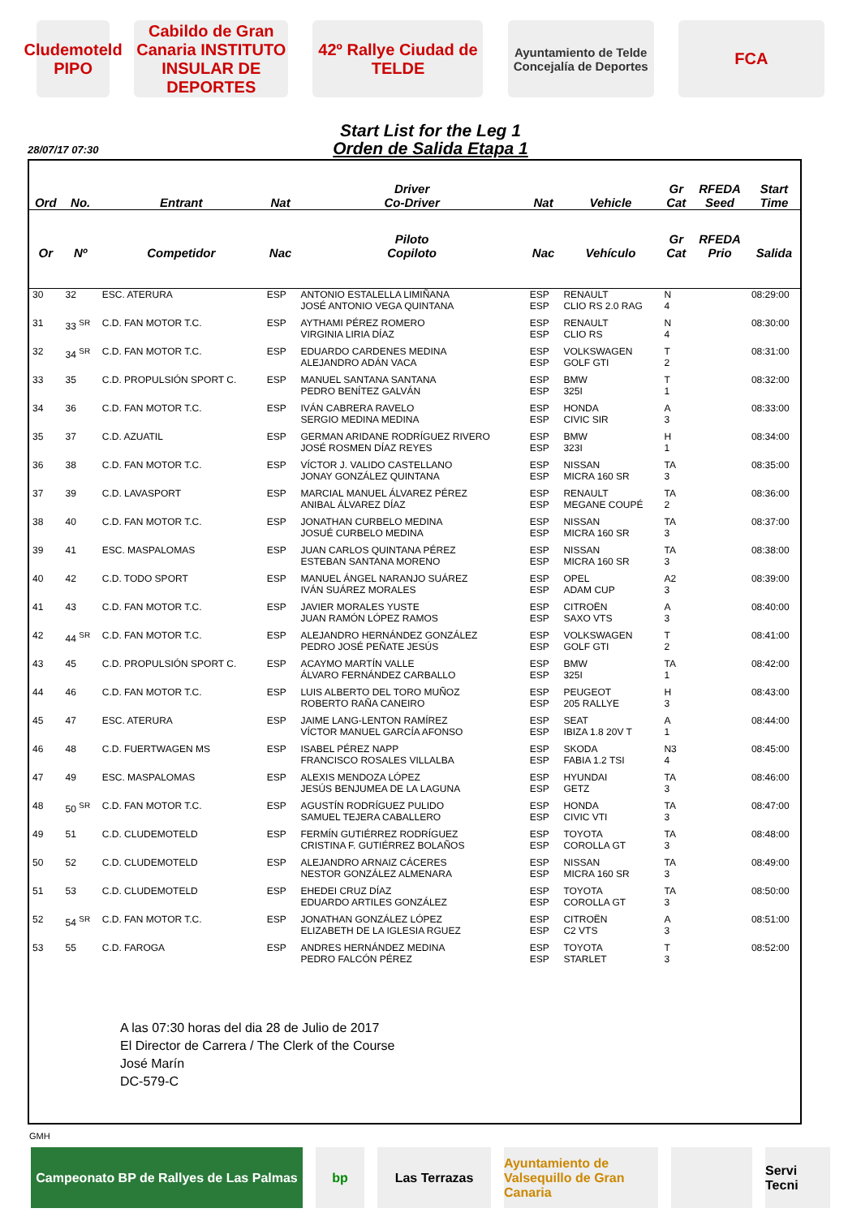Cludemoteld PIPO
Cabildo de Gran Canaria INSTITUTO INSULAR DE DEPORTES
42º Rallye Ciudad de TELDE
Ayuntamiento de Telde
Concejalía de Deportes
FCA
28/07/17 07:30
Start List for the Leg 1
Orden de Salida Etapa 1
| Ord | No. | Entrant | Nat | Driver Co-Driver | Nat | Vehicle | Gr Cat | RFEDA Seed | Start Time |
| --- | --- | --- | --- | --- | --- | --- | --- | --- | --- |
| Or | Nº | Competidor | Nac | Piloto Copiloto | Nac | Vehículo | Gr Cat | RFEDA Prio | Salida |
| 30 | 32 | ESC. ATERURA | ESP | ANTONIO ESTALELLA LIMIÑANA JOSÉ ANTONIO VEGA QUINTANA | ESP ESP | RENAULT CLIO RS 2.0 RAG | N 4 | | 08:29:00 |
| 31 | 33 <sup>SR</sup> | C.D. FAN MOTOR T.C. | ESP | AYTHAMI PÉREZ ROMERO VIRGINIA LIRIA DÍAZ | ESP ESP | RENAULT CLIO RS | N 4 | | 08:30:00 |
| 32 | 34 <sup>SR</sup> | C.D. FAN MOTOR T.C. | ESP | EDUARDO CARDENES MEDINA ALEJANDRO ADÁN VACA | ESP ESP | VOLKSWAGEN GOLF GTI | T 2 | | 08:31:00 |
| 33 | 35 | C.D. PROPULSIÓN SPORT C. | ESP | MANUEL SANTANA SANTANA PEDRO BENÍTEZ GALVÁN | ESP ESP | BMW 325I | T 1 | | 08:32:00 |
| 34 | 36 | C.D. FAN MOTOR T.C. | ESP | IVÁN CABRERA RAVELO SERGIO MEDINA MEDINA | ESP ESP | HONDA CIVIC SIR | A 3 | | 08:33:00 |
| 35 | 37 | C.D. AZUATIL | ESP | GERMAN ARIDANE RODRÍGUEZ RIVERO JOSÉ ROSMEN DÍAZ REYES | ESP ESP | BMW 323I | H 1 | | 08:34:00 |
| 36 | 38 | C.D. FAN MOTOR T.C. | ESP | VÍCTOR J. VALIDO CASTELLANO JONAY GONZÁLEZ QUINTANA | ESP ESP | NISSAN MICRA 160 SR | TA 3 | | 08:35:00 |
| 37 | 39 | C.D. LAVASPORT | ESP | MARCIAL MANUEL ÁLVAREZ PÉREZ ANIBAL ÁLVAREZ DÍAZ | ESP ESP | RENAULT MEGANE COUPÉ | TA 2 | | 08:36:00 |
| 38 | 40 | C.D. FAN MOTOR T.C. | ESP | JONATHAN CURBELO MEDINA JOSUÉ CURBELO MEDINA | ESP ESP | NISSAN MICRA 160 SR | TA 3 | | 08:37:00 |
| 39 | 41 | ESC. MASPALOMAS | ESP | JUAN CARLOS QUINTANA PÉREZ ESTEBAN SANTANA MORENO | ESP ESP | NISSAN MICRA 160 SR | TA 3 | | 08:38:00 |
| 40 | 42 | C.D. TODO SPORT | ESP | MANUEL ÁNGEL NARANJO SUÁREZ IVÁN SUÁREZ MORALES | ESP ESP | OPEL ADAM CUP | A2 3 | | 08:39:00 |
| 41 | 43 | C.D. FAN MOTOR T.C. | ESP | JAVIER MORALES YUSTE JUAN RAMÓN LÓPEZ RAMOS | ESP ESP | CITROËN SAXO VTS | A 3 | | 08:40:00 |
| 42 | 44 <sup>SR</sup> | C.D. FAN MOTOR T.C. | ESP | ALEJANDRO HERNÁNDEZ GONZÁLEZ PEDRO JOSÉ PEÑATE JESÚS | ESP ESP | VOLKSWAGEN GOLF GTI | T 2 | | 08:41:00 |
| 43 | 45 | C.D. PROPULSIÓN SPORT C. | ESP | ACAYMO MARTÍN VALLE ÁLVARO FERNÁNDEZ CARBALLO | ESP ESP | BMW 325I | TA 1 | | 08:42:00 |
| 44 | 46 | C.D. FAN MOTOR T.C. | ESP | LUIS ALBERTO DEL TORO MUÑOZ ROBERTO RAÑA CANEIRO | ESP ESP | PEUGEOT 205 RALLYE | H 3 | | 08:43:00 |
| 45 | 47 | ESC. ATERURA | ESP | JAIME LANG-LENTON RAMÍREZ VÍCTOR MANUEL GARCÍA AFONSO | ESP ESP | SEAT IBIZA 1.8 20V T | A 1 | | 08:44:00 |
| 46 | 48 | C.D. FUERTWAGEN MS | ESP | ISABEL PÉREZ NAPP FRANCISCO ROSALES VILLALBA | ESP ESP | SKODA FABIA 1.2 TSI | N3 4 | | 08:45:00 |
| 47 | 49 | ESC. MASPALOMAS | ESP | ALEXIS MENDOZA LÓPEZ JESÚS BENJUMEA DE LA LAGUNA | ESP ESP | HYUNDAI GETZ | TA 3 | | 08:46:00 |
| 48 | 50 <sup>SR</sup> | C.D. FAN MOTOR T.C. | ESP | AGUSTÍN RODRÍGUEZ PULIDO SAMUEL TEJERA CABALLERO | ESP ESP | HONDA CIVIC VTI | TA 3 | | 08:47:00 |
| 49 | 51 | C.D. CLUDEMOTELD | ESP | FERMÍN GUTIÉRREZ RODRÍGUEZ CRISTINA F. GUTIÉRREZ BOLAÑOS | ESP ESP | TOYOTA COROLLA GT | TA 3 | | 08:48:00 |
| 50 | 52 | C.D. CLUDEMOTELD | ESP | ALEJANDRO ARNAIZ CÁCERES NESTOR GONZÁLEZ ALMENARA | ESP ESP | NISSAN MICRA 160 SR | TA 3 | | 08:49:00 |
| 51 | 53 | C.D. CLUDEMOTELD | ESP | EHEDEI CRUZ DÍAZ EDUARDO ARTILES GONZÁLEZ | ESP ESP | TOYOTA COROLLA GT | TA 3 | | 08:50:00 |
| 52 | 54 <sup>SR</sup> | C.D. FAN MOTOR T.C. | ESP | JONATHAN GONZÁLEZ LÓPEZ ELIZABETH DE LA IGLESIA RGUEZ | ESP ESP | CITROËN C2 VTS | A 3 | | 08:51:00 |
| 53 | 55 | C.D. FAROGA | ESP | ANDRES HERNÁNDEZ MEDINA PEDRO FALCÓN PÉREZ | ESP ESP | TOYOTA STARLET | T 3 | | 08:52:00 |
A las 07:30 horas del dia 28 de Julio de 2017
El Director de Carrera / The Clerk of the Course
José Marín
DC-579-C
GMH
Campeonato BP de Rallyes de Las Palmas
bp Las Terrazas Ayuntamiento de Valsequillo de Gran Canaria
Servi Tecni